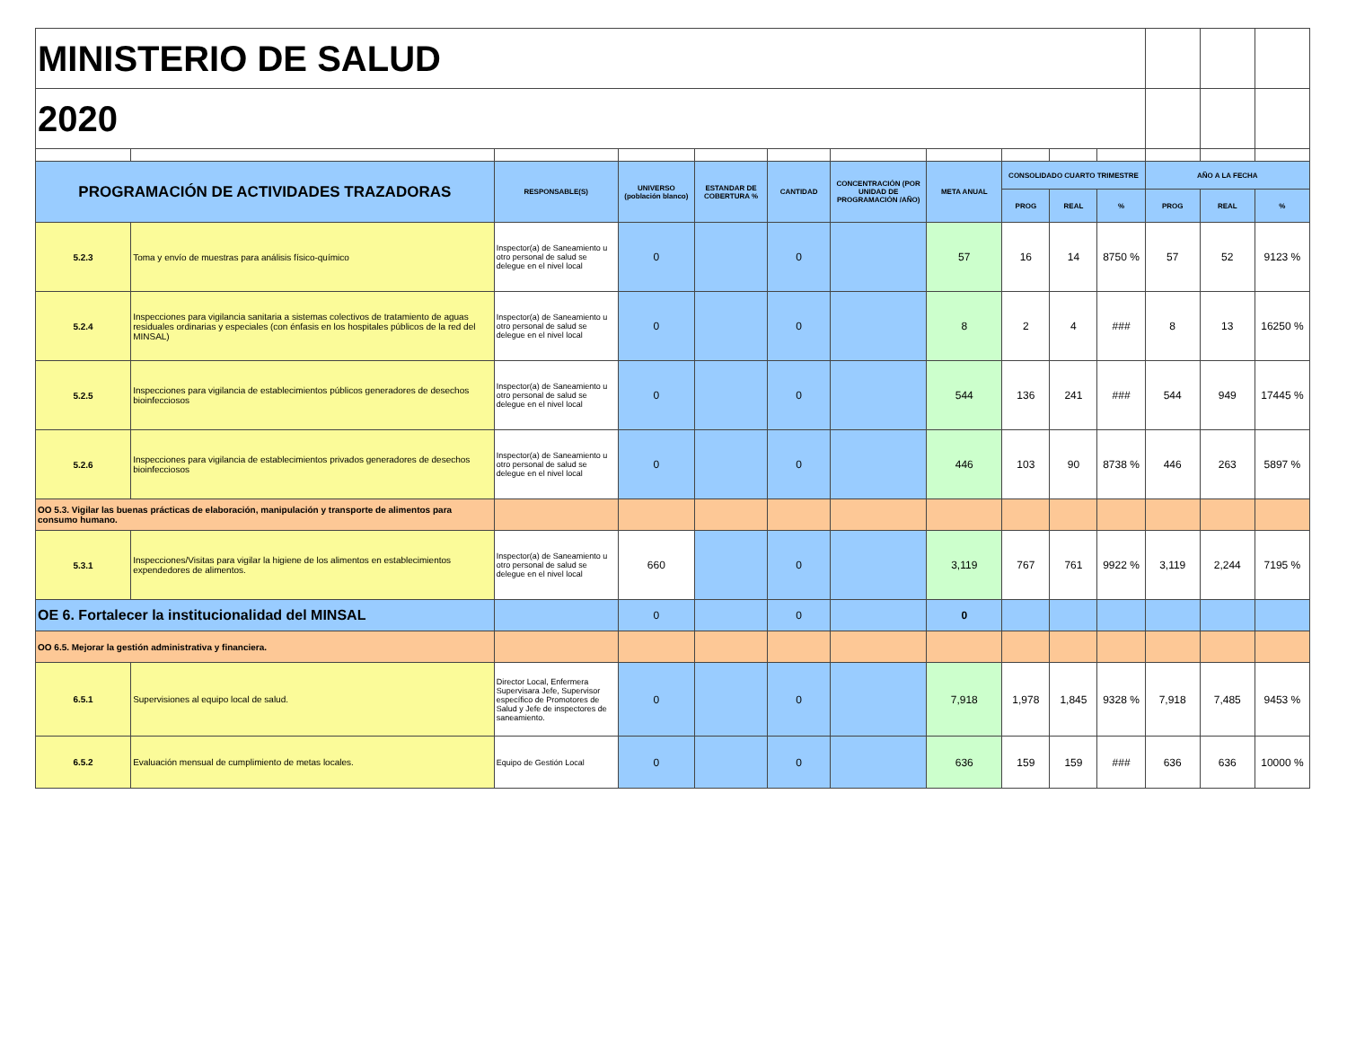| MINISTERIO DE SALUD | | | | | | | | | | | | | |
| 2020 | | | | | | | | | | | | | |
| PROGRAMACIÓN DE ACTIVIDADES TRAZADORAS | | RESPONSABLE(S) | UNIVERSO (población blanco) | ESTANDAR DE COBERTURA % | CANTIDAD | CONCENTRACIÓN (POR UNIDAD DE PROGRAMACIÓN /AÑO) | META ANUAL | CONSOLIDADO CUARTO TRIMESTRE | | | AÑO A LA FECHA | | |
| | | | | | | | | PROG | REAL | % | PROG | REAL | % |
| 5.2.3 | Toma y envío de muestras para análisis físico-químico | Inspector(a) de Saneamiento u otro personal de salud se delegue en el nivel local | 0 | | 0 | | 57 | 16 | 14 | 8750 % | 57 | 52 | 9123 % |
| 5.2.4 | Inspecciones para vigilancia sanitaria a sistemas colectivos de tratamiento de aguas residuales ordinarias y especiales (con énfasis en los hospitales públicos de la red del MINSAL) | Inspector(a) de Saneamiento u otro personal de salud se delegue en el nivel local | 0 | | 0 | | 8 | 2 | 4 | ### | 8 | 13 | 16250 % |
| 5.2.5 | Inspecciones para vigilancia de establecimientos públicos generadores de desechos bioinfecciosos | Inspector(a) de Saneamiento u otro personal de salud se delegue en el nivel local | 0 | | 0 | | 544 | 136 | 241 | ### | 544 | 949 | 17445 % |
| 5.2.6 | Inspecciones para vigilancia de establecimientos privados generadores de desechos bioinfecciosos | Inspector(a) de Saneamiento u otro personal de salud se delegue en el nivel local | 0 | | 0 | | 446 | 103 | 90 | 8738 % | 446 | 263 | 5897 % |
| OO 5.3. Vigilar las buenas prácticas de elaboración, manipulación y transporte de alimentos para consumo humano. | | | | | | | | | | | | | |
| 5.3.1 | Inspecciones/Visitas para vigilar la higiene de los alimentos en establecimientos expendedores de alimentos. | Inspector(a) de Saneamiento u otro personal de salud se delegue en el nivel local | 660 | | 0 | | 3,119 | 767 | 761 | 9922 % | 3,119 | 2,244 | 7195 % |
| OE 6. Fortalecer la institucionalidad del MINSAL | | | 0 | | 0 | | 0 | | | | | | |
| OO 6.5. Mejorar la gestión administrativa y financiera. | | | | | | | | | | | | | |
| 6.5.1 | Supervisiones al equipo local de salud. | Director Local, Enfermera Supervisara Jefe, Supervisor específico de Promotores de Salud y Jefe de inspectores de saneamiento. | 0 | | 0 | | 7,918 | 1,978 | 1,845 | 9328 % | 7,918 | 7,485 | 9453 % |
| 6.5.2 | Evaluación mensual de cumplimiento de metas locales. | Equipo de Gestión Local | 0 | | 0 | | 636 | 159 | 159 | ### | 636 | 636 | 10000 % |